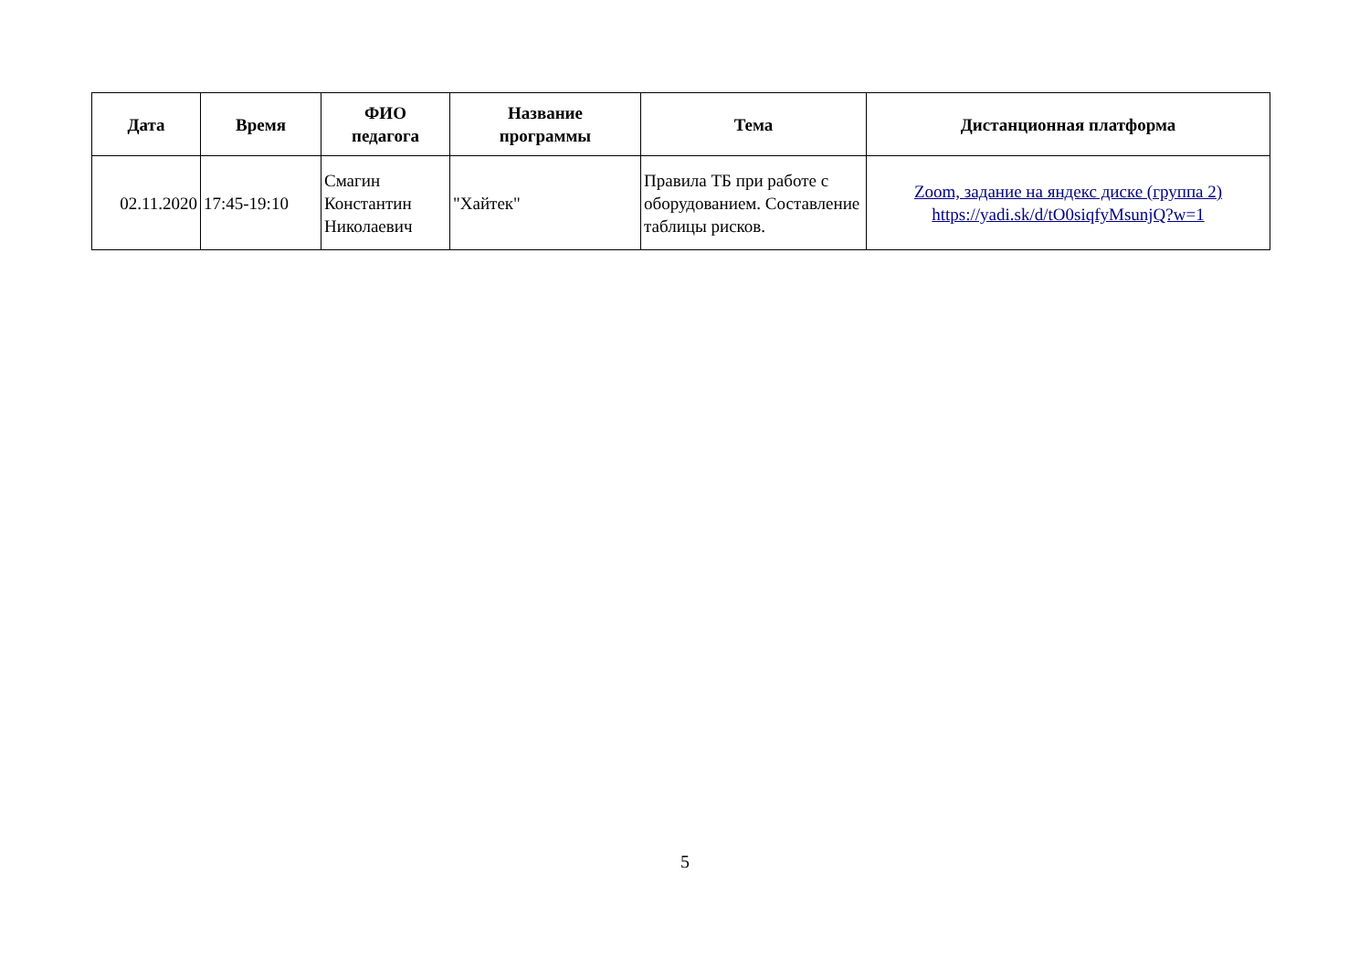| Дата | Время | ФИО педагога | Название программы | Тема | Дистанционная платформа |
| --- | --- | --- | --- | --- | --- |
| 02.11.2020 | 17:45-19:10 | Смагин Константин Николаевич | "Хайтек" | Правила ТБ при работе с оборудованием. Составление таблицы рисков. | Zoom, задание на яндекс диске (группа 2) https://yadi.sk/d/tO0siqfyMsunjQ?w=1 |
5